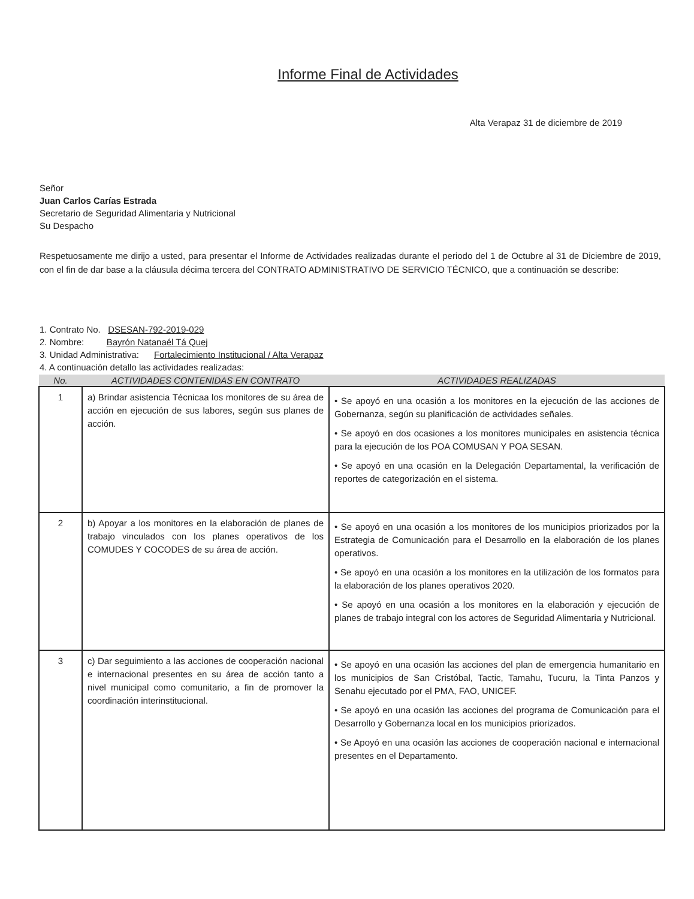Informe Final de Actividades
Alta Verapaz 31 de diciembre de 2019
Señor
Juan Carlos Carías Estrada
Secretario de Seguridad Alimentaria y Nutricional
Su Despacho
Respetuosamente me dirijo a usted, para presentar el Informe de Actividades realizadas durante el periodo del 1 de Octubre al 31 de Diciembre de 2019, con el fin de dar base a la cláusula décima tercera del CONTRATO ADMINISTRATIVO DE SERVICIO TÉCNICO, que a continuación se describe:
1. Contrato No. DSESAN-792-2019-029
2. Nombre: Bayrón Natanaél Tá Quej
3. Unidad Administrativa: Fortalecimiento Institucional / Alta Verapaz
4. A continuación detallo las actividades realizadas:
| No. | ACTIVIDADES CONTENIDAS EN CONTRATO | ACTIVIDADES REALIZADAS |
| --- | --- | --- |
| 1 | a) Brindar asistencia Técnicaa los monitores de su área de acción en ejecución de sus labores, según sus planes de acción. | • Se apoyó en una ocasión a los monitores en la ejecución de las acciones de Gobernanza, según su planificación de actividades señales. • Se apoyó en dos ocasiones a los monitores municipales en asistencia técnica para la ejecución de los POA COMUSAN Y POA SESAN. • Se apoyó en una ocasión en la Delegación Departamental, la verificación de reportes de categorización en el sistema. |
| 2 | b) Apoyar a los monitores en la elaboración de planes de trabajo vinculados con los planes operativos de los COMUDES Y COCODES de su área de acción. | • Se apoyó en una ocasión a los monitores de los municipios priorizados por la Estrategia de Comunicación para el Desarrollo en la elaboración de los planes operativos. • Se apoyó en una ocasión a los monitores en la utilización de los formatos para la elaboración de los planes operativos 2020. • Se apoyó en una ocasión a los monitores en la elaboración y ejecución de planes de trabajo integral con los actores de Seguridad Alimentaria y Nutricional. |
| 3 | c) Dar seguimiento a las acciones de cooperación nacional e internacional presentes en su área de acción tanto a nivel municipal como comunitario, a fin de promover la coordinación interinstitucional. | • Se apoyó en una ocasión las acciones del plan de emergencia humanitario en los municipios de San Cristóbal, Tactic, Tamahu, Tucuru, la Tinta Panzos y Senahu ejecutado por el PMA, FAO, UNICEF. • Se apoyó en una ocasión las acciones del programa de Comunicación para el Desarrollo y Gobernanza local en los municipios priorizados. • Se Apoyó en una ocasión las acciones de cooperación nacional e internacional presentes en el Departamento. |